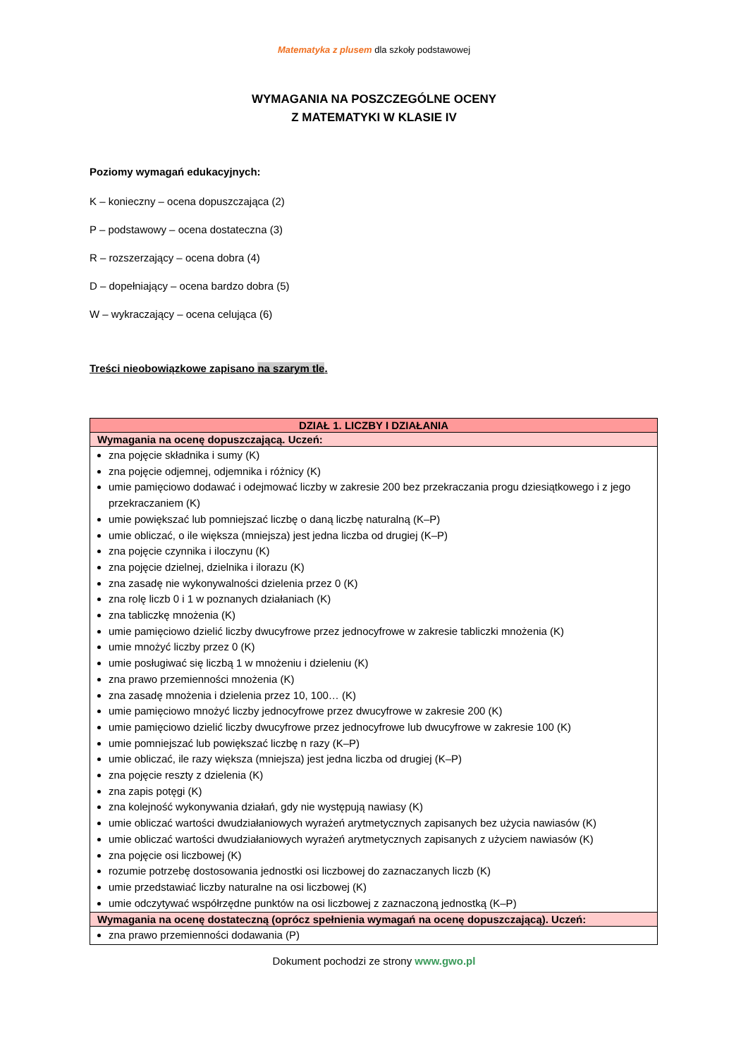Matematyka z plusem dla szkoły podstawowej
WYMAGANIA NA POSZCZEGÓLNE OCENY
Z MATEMATYKI W KLASIE IV
Poziomy wymagań edukacyjnych:
K – konieczny – ocena dopuszczająca (2)
P – podstawowy – ocena dostateczna (3)
R – rozszerzający – ocena dobra (4)
D – dopełniający – ocena bardzo dobra (5)
W – wykraczający – ocena celująca (6)
Treści nieobowiązkowe zapisano na szarym tle.
| DZIAŁ 1. LICZBY I DZIAŁANIA |
| Wymagania na ocenę dopuszczającą. Uczeń: |
| zna pojęcie składnika i sumy (K) zna pojęcie odjemnej, odjemnika i różnicy (K) umie pamięciowo dodawać i odejmować liczby w zakresie 200 bez przekraczania progu dziesiątkowego i z jego przekraczaniem (K) umie powiększać lub pomniejszać liczbę o daną liczbę naturalną (K–P) umie obliczać, o ile większa (mniejsza) jest jedna liczba od drugiej (K–P) zna pojęcie czynnika i iloczynu (K) zna pojęcie dzielnej, dzielnika i ilorazu (K) zna zasadę nie wykonywalności dzielenia przez 0 (K) zna rolę liczb 0 i 1 w poznanych działaniach (K) zna tabliczkę mnożenia (K) umie pamięciowo dzielić liczby dwucyfrowe przez jednocyfrowe w zakresie tabliczki mnożenia (K) umie mnożyć liczby przez 0 (K) umie posługiwać się liczbą 1 w mnożeniu i dzieleniu (K) zna prawo przemienności mnożenia (K) zna zasadę mnożenia i dzielenia przez 10, 100… (K) umie pamięciowo mnożyć liczby jednocyfrowe przez dwucyfrowe w zakresie 200 (K) umie pamięciowo dzielić liczby dwucyfrowe przez jednocyfrowe lub dwucyfrowe w zakresie 100 (K) umie pomniejszać lub powiększać liczbę n razy (K–P) umie obliczać, ile razy większa (mniejsza) jest jedna liczba od drugiej (K–P) zna pojęcie reszty z dzielenia (K) zna zapis potęgi (K) zna kolejność wykonywania działań, gdy nie występują nawiasy (K) umie obliczać wartości dwudziałaniowych wyrażeń arytmetycznych zapisanych bez użycia nawiasów (K) umie obliczać wartości dwudziałaniowych wyrażeń arytmetycznych zapisanych z użyciem nawiasów (K) zna pojęcie osi liczbowej (K) rozumie potrzebę dostosowania jednostki osi liczbowej do zaznaczanych liczb (K) umie przedstawiać liczby naturalne na osi liczbowej (K) umie odczytywać współrzędne punktów na osi liczbowej z zaznaczoną jednostką (K–P) |
| Wymagania na ocenę dostateczną (oprócz spełnienia wymagań na ocenę dopuszczającą). Uczeń: |
| zna prawo przemienności dodawania (P) |
Dokument pochodzi ze strony www.gwo.pl